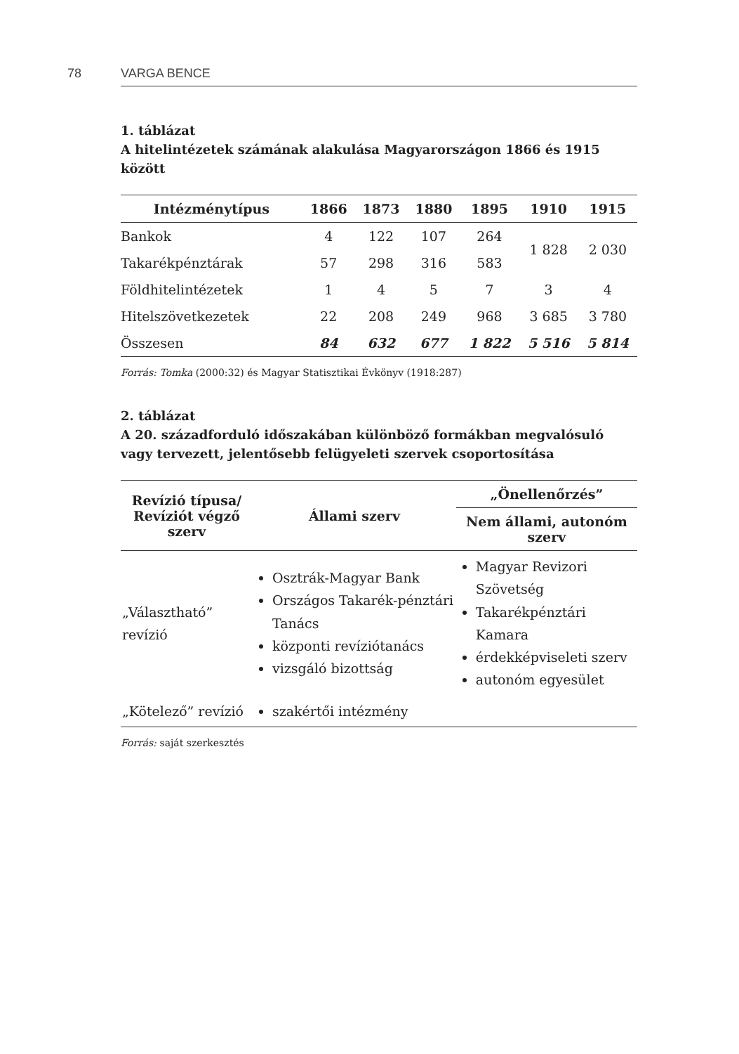78 VARGA BENCE
1. táblázat
A hitelintézetek számának alakulása Magyarországon 1866 és 1915 között
| Intézménytípus | 1866 | 1873 | 1880 | 1895 | 1910 | 1915 |
| --- | --- | --- | --- | --- | --- | --- |
| Bankok | 4 | 122 | 107 | 264 | 1 828 | 2 030 |
| Takarékpénztárak | 57 | 298 | 316 | 583 | | |
| Földhitelintézetek | 1 | 4 | 5 | 7 | 3 | 4 |
| Hitelszövetkezetek | 22 | 208 | 249 | 968 | 3 685 | 3 780 |
| Összesen | 84 | 632 | 677 | 1 822 | 5 516 | 5 814 |
Forrás: Tomka (2000:32) és Magyar Statisztikai Évkönyv (1918:287)
2. táblázat
A 20. századforduló időszakában különböző formákban megvalósuló
vagy tervezett, jelentősebb felügyeleti szervek csoportosítása
| Revízió típusa/ Revíziót végző szerv | Állami szerv | „Önellenőrzés” |
| --- | --- | --- |
| | | Nem állami, autonóm szerv |
| „Választható” revízió | Osztrák-Magyar Bank Országos Takarék-pénztári Tanács központi revíziótanács vizsgáló bizottság | Magyar Revizori Szövetség Takarékpénztári Kamara érdekképviseleti szerv autonóm egyesület |
| „Kötelező” revízió | szakértői intézmény | |
Forrás: saját szerkesztés